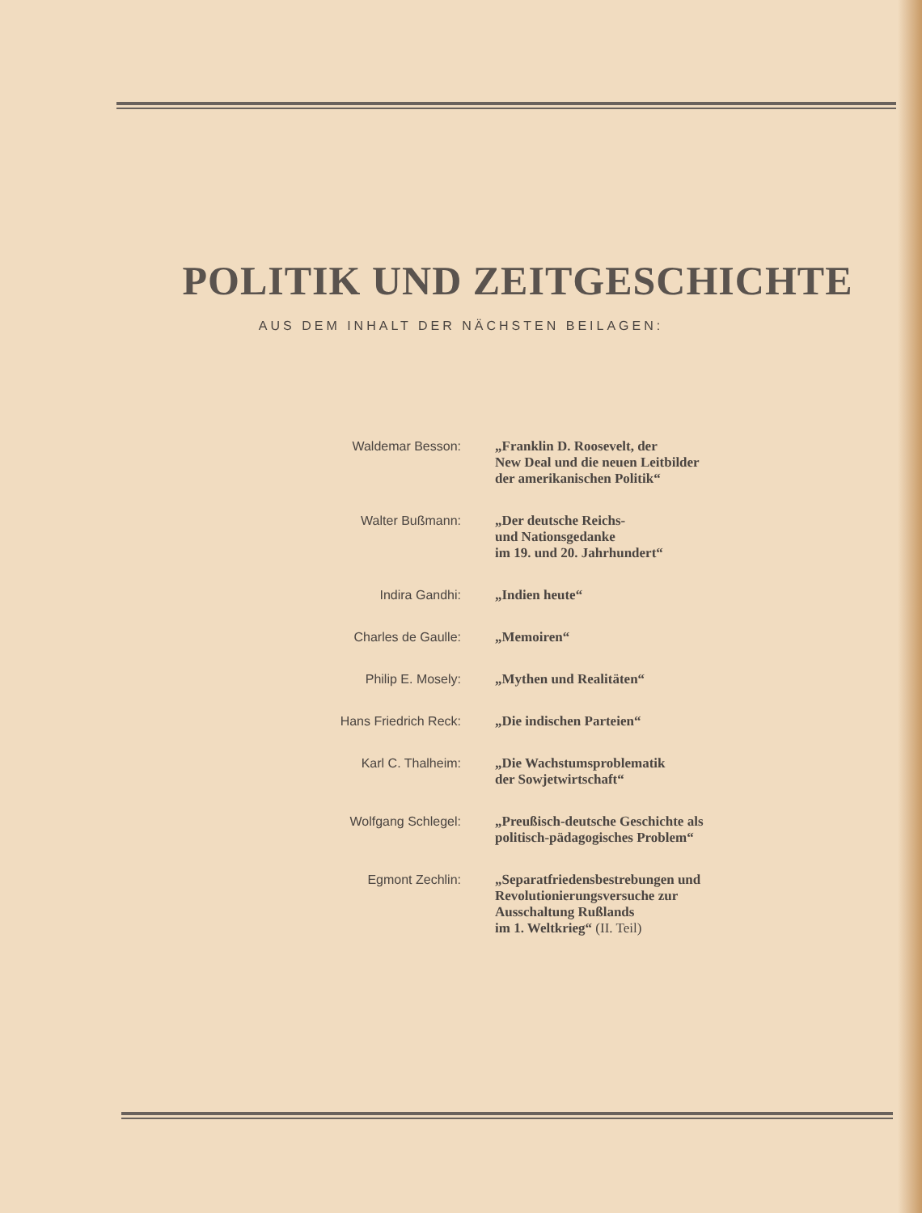POLITIK UND ZEITGESCHICHTE
AUS DEM INHALT DER NÄCHSTEN BEILAGEN:
| Waldemar Besson: | „Franklin D. Roosevelt, der New Deal und die neuen Leitbilder der amerikanischen Politik“ |
| Walter Bußmann: | „Der deutsche Reichs- und Nationsgedanke im 19. und 20. Jahrhundert“ |
| Indira Gandhi: | „Indien heute“ |
| Charles de Gaulle: | „Memoiren“ |
| Philip E. Mosely: | „Mythen und Realitäten“ |
| Hans Friedrich Reck: | „Die indischen Parteien“ |
| Karl C. Thalheim: | „Die Wachstumsproblematik der Sowjetwirtschaft“ |
| Wolfgang Schlegel: | „Preußisch-deutsche Geschichte als politisch-pädagogisches Problem“ |
| Egmont Zechlin: | „Separatfriedensbestrebungen und Revolutionierungsversuche zur Ausschaltung Rußlands im 1. Weltkrieg“ (II. Teil) |